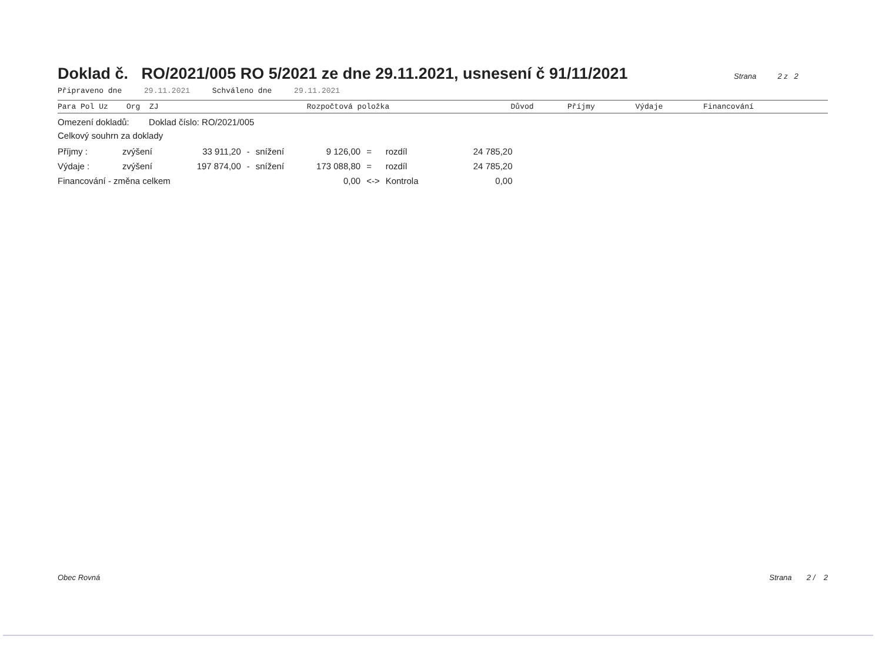Doklad č. RO/2021/005 RO 5/2021 ze dne 29.11.2021, usnesení č 91/11/2021
Strana 2 z 2
Připraveno dne 29.11.2021 Schváleno dne 29.11.2021
| Para Pol Uz Org ZJ | Rozpočtová položka | Důvod | Příjmy | Výdaje | Financování |
| --- | --- | --- | --- | --- | --- |
Omezení dokladů: Doklad číslo: RO/2021/005
Celkový souhrn za doklady
| Příjmy : | zvýšení | 33 911,20 | - | snížení | 9 126,00 | = | rozdíl | 24 785,20 |
| Výdaje : | zvýšení | 197 874,00 | - | snížení | 173 088,80 | = | rozdíl | 24 785,20 |
| Financování - změna celkem | | | | | 0,00 | <-> | Kontrola | 0,00 |
Obec Rovná Strana 2 / 2